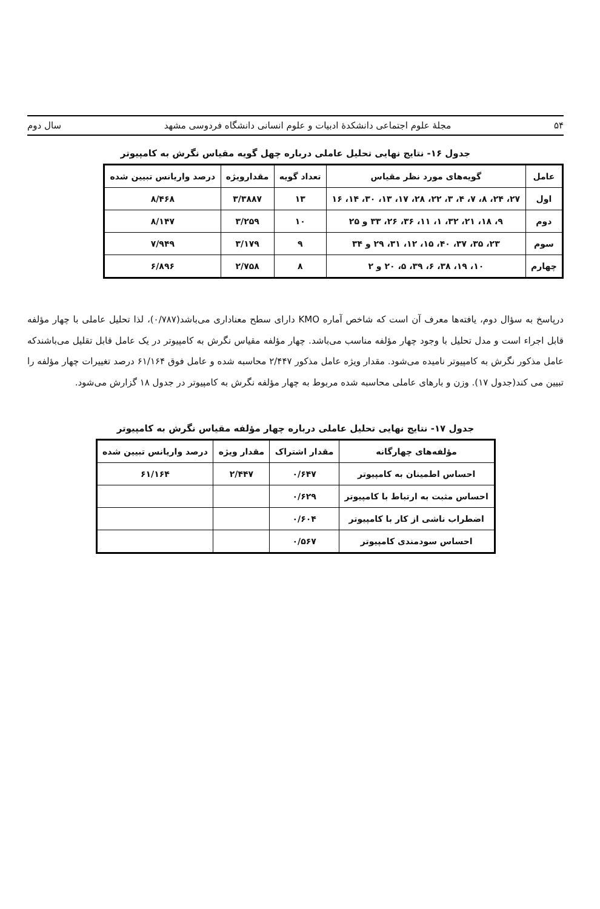۵۴ مجلهٔ علوم اجتماعی دانشکدهٔ ادبیات و علوم انسانی دانشگاه فردوسی مشهد سال دوم
جدول ۱۶- نتایج نهایی تحلیل عاملی درباره چهل گویه مقیاس نگرش به کامپیوتر
| عامل | گویه‌های مورد نظر مقیاس | تعداد گویه | مقدارویژه | درصد واریانس تبیین شده |
| --- | --- | --- | --- | --- |
| اول | ۲۷، ۲۴، ۸، ۷، ۴، ۳، ۲۲، ۲۸، ۱۷، ۱۳، ۳۰، ۱۴، ۱۶ | ۱۳ | ۳/۳۸۸۷ | ۸/۴۶۸ |
| دوم | ۹، ۱۸، ۲۱، ۳۲، ۱، ۱۱، ۳۶، ۲۶، ۳۳ و ۲۵ | ۱۰ | ۳/۲۵۹ | ۸/۱۴۷ |
| سوم | ۲۳، ۳۵، ۳۷، ۴۰، ۱۵، ۱۲، ۳۱، ۲۹ و ۳۴ | ۹ | ۳/۱۷۹ | ۷/۹۴۹ |
| چهارم | ۱۰، ۱۹، ۳۸، ۶، ۳۹، ۵، ۲۰ و ۲ | ۸ | ۲/۷۵۸ | ۶/۸۹۶ |
درپاسخ به سؤال دوم، یافته‌ها معرف آن است که شاخص آماره KMO دارای سطح معناداری می‌باشد(۰/۷۸۷)، لذا تحلیل عاملی با چهار مؤلفه قابل اجراء است و مدل تحلیل با وجود چهار مؤلفه مناسب می‌باشد. چهار مؤلفه مقیاس نگرش به کامپیوتر در یک عامل قابل تقلیل می‌باشندکه عامل مذکور نگرش به کامپیوتر نامیده می‌شود. مقدار ویژه عامل مذکور ۲/۴۴۷ محاسبه شده و عامل فوق ۶۱/۱۶۴ درصد تغییرات چهار مؤلفه را تبیین می کند(جدول ۱۷). وزن و بارهای عاملی محاسبه شده مربوط به چهار مؤلفه نگرش به کامپیوتر در جدول ۱۸ گزارش می‌شود.
جدول ۱۷- نتایج نهایی تحلیل عاملی درباره چهار مؤلفه مقیاس نگرش به کامپیوتر
| مؤلفه‌های چهارگانه | مقدار اشتراک | مقدار ویژه | درصد واریانس تبیین شده |
| --- | --- | --- | --- |
| احساس اطمینان به کامپیوتر | ۰/۶۴۷ | ۲/۴۴۷ | ۶۱/۱۶۴ |
| احساس مثبت به ارتباط با کامپیوتر | ۰/۶۲۹ | | |
| اضطراب ناشی از کار با کامپیوتر | ۰/۶۰۴ | | |
| احساس سودمندی کامپیوتر | ۰/۵۶۷ | | |